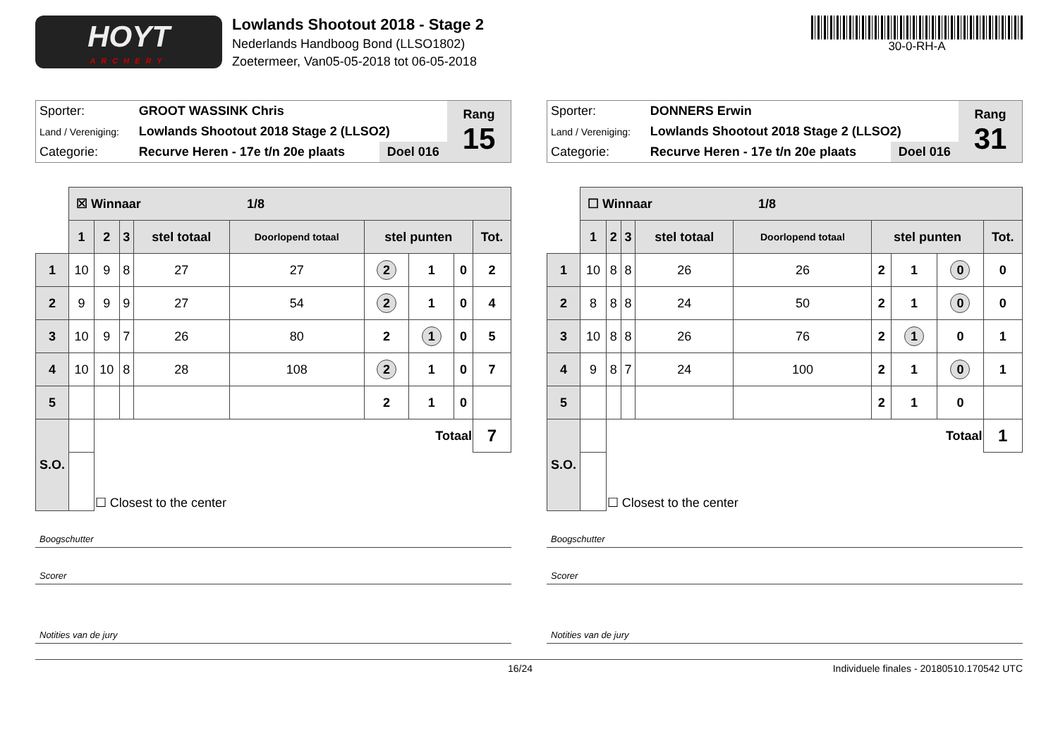HOYT
ARCHERY
Lowlands Shootout 2018 - Stage 2
Nederlands Handboog Bond (LLSO1802)
Zoetermeer, Van05-05-2018 tot 06-05-2018
30-0-RH-A
| Sporter: | GROOT WASSINK Chris | | Rang 15 |
| Land / Vereniging: | Lowlands Shootout 2018 Stage 2 (LLSO2) | | |
| Categorie: | Recurve Heren - 17e t/n 20e plaats | Doel 016 | |
| | ☒ Winnaar 1/8 | | | | | | | | |
| | 1 | 2 | 3 | stel totaal | Doorlopend totaal | stel punten | | | Tot. |
| 1 | 10 | 9 | 8 | 27 | 27 | 2 | 1 | 0 | 2 |
| 2 | 9 | 9 | 9 | 27 | 54 | 2 | 1 | 0 | 4 |
| 3 | 10 | 9 | 7 | 26 | 80 | 2 | 1 | 0 | 5 |
| 4 | 10 | 10 | 8 | 28 | 108 | 2 | 1 | 0 | 7 |
| 5 | | | | | | 2 | 1 | 0 | |
| S.O. | | Totaal | | | | | | | 7 |
| | | ☐ Closest to the center | | | | | | | |
Boogschutter
Scorer
Notities van de jury
| Sporter: | DONNERS Erwin | | Rang 31 |
| Land / Vereniging: | Lowlands Shootout 2018 Stage 2 (LLSO2) | | |
| Categorie: | Recurve Heren - 17e t/n 20e plaats | Doel 016 | |
| | ☐ Winnaar 1/8 | | | | | | | | |
| | 1 | 2 | 3 | stel totaal | Doorlopend totaal | stel punten | | | Tot. |
| 1 | 10 | 8 | 8 | 26 | 26 | 2 | 1 | 0 | 0 |
| 2 | 8 | 8 | 8 | 24 | 50 | 2 | 1 | 0 | 0 |
| 3 | 10 | 8 | 8 | 26 | 76 | 2 | 1 | 0 | 1 |
| 4 | 9 | 8 | 7 | 24 | 100 | 2 | 1 | 0 | 1 |
| 5 | | | | | | 2 | 1 | 0 | |
| S.O. | | Totaal | | | | | | | 1 |
| | | ☐ Closest to the center | | | | | | | |
Boogschutter
Scorer
Notities van de jury
16/24 Individuele finales - 20180510.170542 UTC